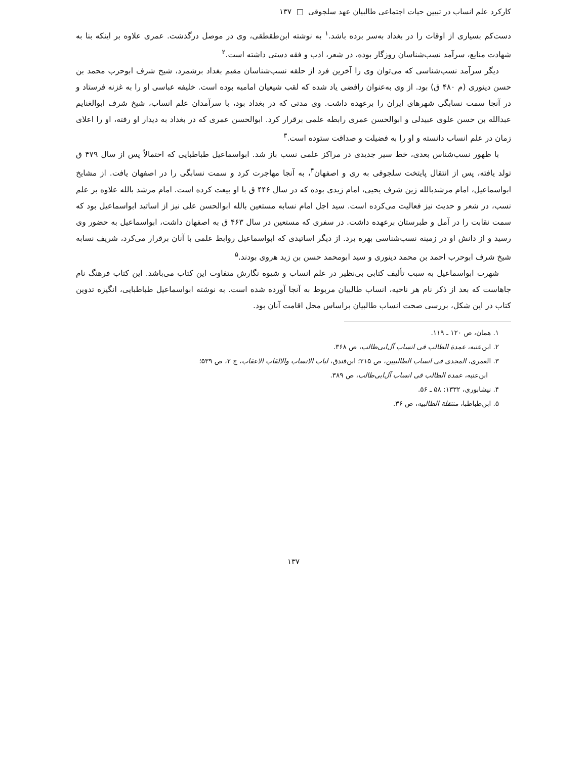کارکرد علم انساب در تبیین حیات اجتماعی طالبیان عهد سلجوقی □ ۱۳۷
دست‌کم بسیاری از اوقات را در بغداد به‌سر برده باشد.<sup>۱</sup> به نوشته ابن‌طقطقی، وی در موصل درگذشت. عمری علاوه بر اینکه بنا به شهادت منابع، سرآمد نسب‌شناسان روزگار بوده، در شعر، ادب و فقه دستی داشته است.<sup>۲</sup>
دیگر سرآمد نسب‌شناسی که می‌توان وی را آخرین فرد از حلقه نسب‌شناسان مقیم بغداد برشمرد، شیخ شرف ابوحرب محمد بن حسن دینوری (م ۴۸۰ ق) بود. از وی به‌عنوان رافضی یاد شده که لقب شیعیان امامیه بوده است. خلیفه عباسی او را به غزنه فرستاد و در آنجا سمت نسابگی شهرهای ایران را برعهده داشت. وی مدتی که در بغداد بود، با سرآمدان علم انساب، شیخ شرف ابوالغنایم عبدالله بن حسن علوی عبیدلی و ابوالحسن عمری رابطه علمی برقرار کرد. ابوالحسن عمری که در بغداد به دیدار او رفته، او را اعلای زمان در علم انساب دانسته و او را به فضیلت و صداقت ستوده است.<sup>۳</sup>
با ظهور نسب‌شناس بعدی، خط سیر جدیدی در مراکز علمی نسب باز شد. ابواسماعیل طباطبایی که احتمالاً پس از سال ۴۷۹ ق تولد یافته، پس از انتقال پایتخت سلجوقی به ری و اصفهان<sup>۴</sup>، به آنجا مهاجرت کرد و سمت نسابگی را در اصفهان یافت. از مشایخ ابواسماعیل، امام مرشدبالله زین شرف یحیی، امام زیدی بوده که در سال ۴۴۶ ق با او بیعت کرده است. امام مرشد بالله علاوه بر علم نسب، در شعر و حدیث نیز فعالیت می‌کرده است. سید اجل امام نسابه مستعین بالله ابوالحسن علی نیز از اساتید ابواسماعیل بود که سمت نقابت را در آمل و طبرستان برعهده داشت. در سفری که مستعین در سال ۴۶۳ ق به اصفهان داشت، ابواسماعیل به حضور وی رسید و از دانش او در زمینه نسب‌شناسی بهره برد. از دیگر اساتیدی که ابواسماعیل روابط علمی با آنان برقرار می‌کرد، شریف نسابه شیخ شرف ابوحرب احمد بن محمد دینوری و سید ابومحمد حسن بن زید هروی بودند.<sup>۵</sup>
شهرت ابواسماعیل به سبب تألیف کتابی بی‌نظیر در علم انساب و شیوه نگارش متفاوت این کتاب می‌باشد. این کتاب فرهنگ نام جاهاست که بعد از ذکر نام هر ناحیه، انساب طالبیان مربوط به آنجا آورده شده است. به نوشته ابواسماعیل طباطبایی، انگیزه تدوین کتاب در این شکل، بررسی صحت انساب طالبیان براساس محل اقامت آنان بود.
۱. همان، ص ۱۲۰ ـ ۱۱۹.
۲. ابن‌عنبه، عمدة الطالب فی انساب آل‌ابی‌طالب، ص ۳۶۸.
۳. العمری، المجدی فی انساب الطالبیین، ص ۲۱۵؛ ابن‌فندق، لباب الانساب والالقاب الاعقاب، ج ۲، ص ۵۳۹؛
ابن‌عنبه، عمدة الطالب فی انساب آل‌ابی‌طالب، ص ۳۸۹.
۴. نیشابوری، ۱۳۳۲: ۵۸ ـ ۵۶.
۵. ابن‌طباطبا، منتقلة الطالبیه، ص ۳۶.
۱۳۷